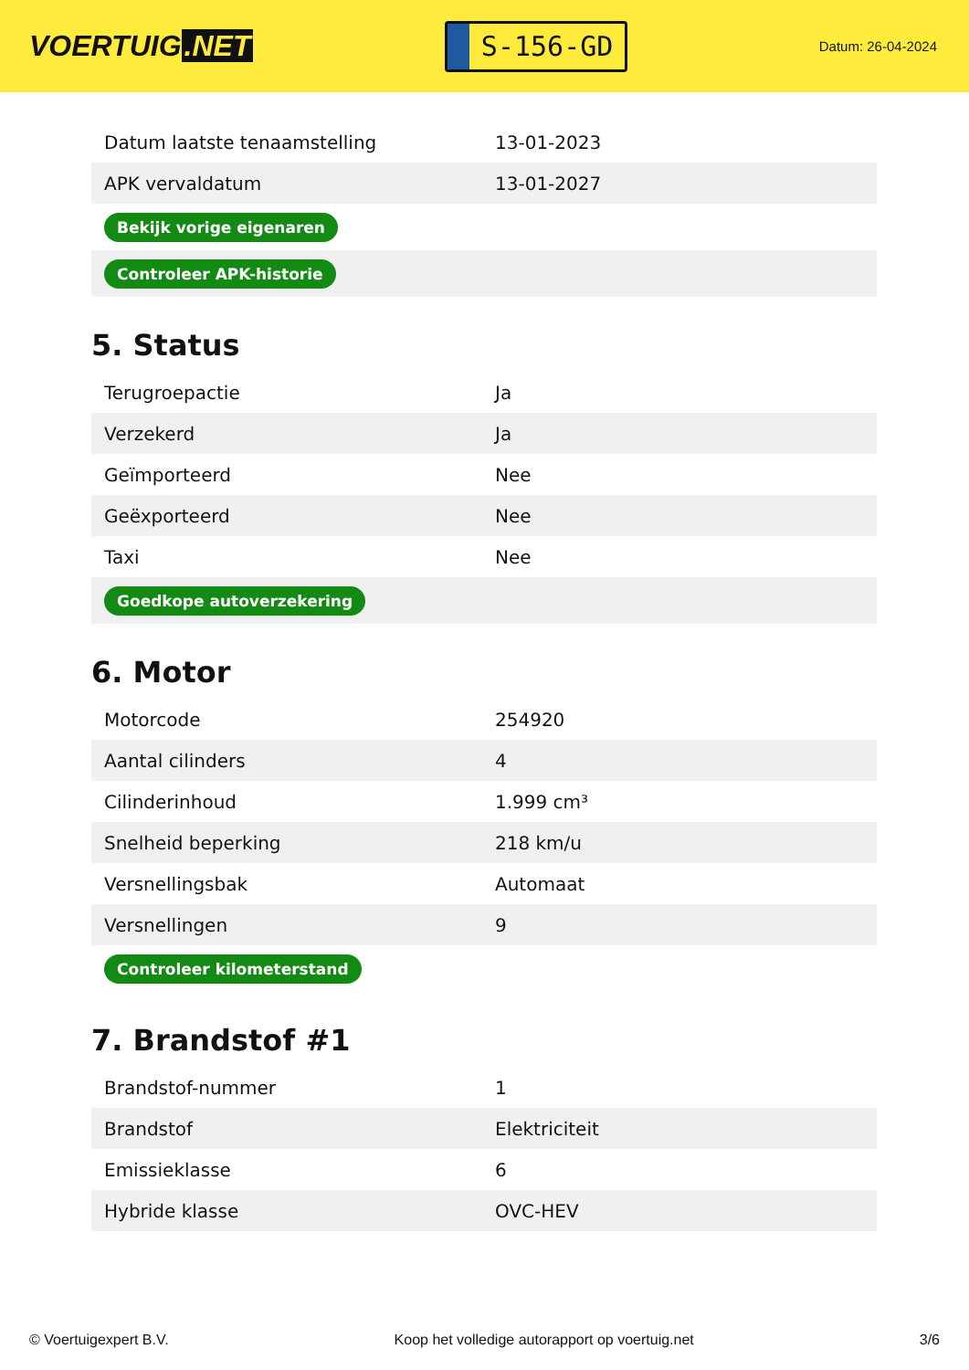VOERTUIG.NET
S-156-GD
Datum: 26-04-2024
| Datum laatste tenaamstelling | 13-01-2023 |
| APK vervaldatum | 13-01-2027 |
| Bekijk vorige eigenaren | |
| Controleer APK-historie | |
5. Status
| Terugroepactie | Ja |
| Verzekerd | Ja |
| Geïmporteerd | Nee |
| Geëxporteerd | Nee |
| Taxi | Nee |
| Goedkope autoverzekering | |
6. Motor
| Motorcode | 254920 |
| Aantal cilinders | 4 |
| Cilinderinhoud | 1.999 cm³ |
| Snelheid beperking | 218 km/u |
| Versnellingsbak | Automaat |
| Versnellingen | 9 |
| Controleer kilometerstand | |
7. Brandstof #1
| Brandstof-nummer | 1 |
| Brandstof | Elektriciteit |
| Emissieklasse | 6 |
| Hybride klasse | OVC-HEV |
© Voertuigexpert B.V. Koop het volledige autorapport op voertuig.net 3/6